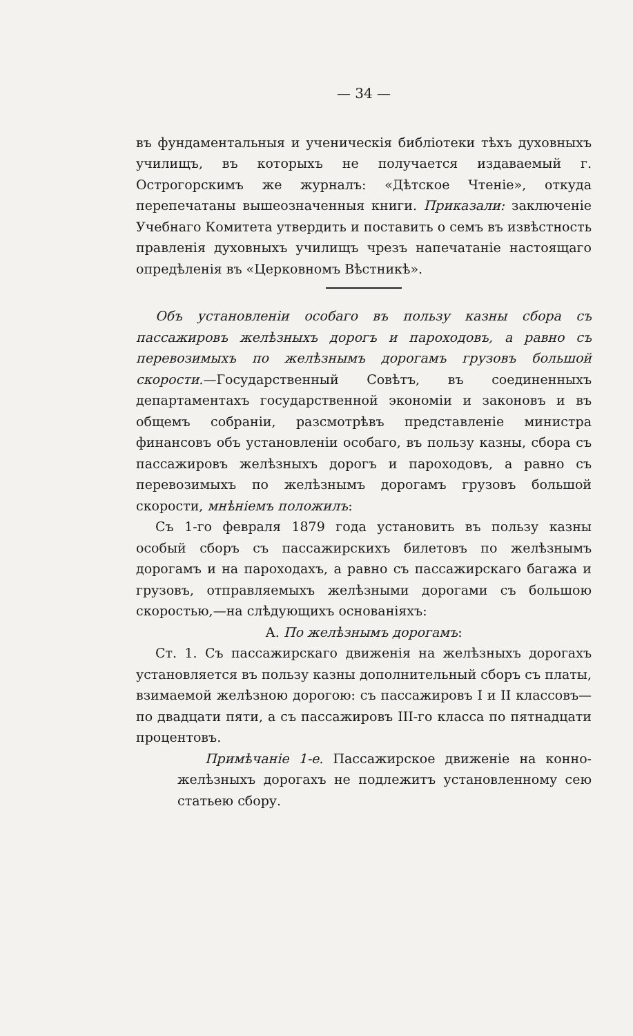— 34 —
въ фундаментальныя и ученическія библіотеки тѣхъ духовныхъ училищъ, въ которыхъ не получается издаваемый г. Острогорскимъ же журналъ: «Дѣтское Чтеніе», откуда перепечатаны вышеозначенныя книги. Приказали: заключеніе Учебнаго Комитета утвердить и поставить о семъ въ извѣстность правленія духовныхъ училищъ чрезъ напечатаніе настоящаго опредѣленія въ «Церковномъ Вѣстникѣ».
Объ установленіи особаго въ пользу казны сбора съ пассажировъ желѣзныхъ дорогъ и пароходовъ, а равно съ перевозимыхъ по желѣзнымъ дорогамъ грузовъ большой скорости.—Государственный Совѣтъ, въ соединенныхъ департаментахъ государственной экономіи и законовъ и въ общемъ собраніи, разсмотрѣвъ представленіе министра финансовъ объ установленіи особаго, въ пользу казны, сбора съ пассажировъ желѣзныхъ дорогъ и пароходовъ, а равно съ перевозимыхъ по желѣзнымъ дорогамъ грузовъ большой скорости, мнѣніемъ положилъ:
Съ 1-го февраля 1879 года установить въ пользу казны особый сборъ съ пассажирскихъ билетовъ по желѣзнымъ дорогамъ и на пароходахъ, а равно съ пассажирскаго багажа и грузовъ, отправляемыхъ желѣзными дорогами съ большою скоростью,—на слѣдующихъ основаніяхъ:
А. По желѣзнымъ дорогамъ:
Ст. 1. Съ пассажирскаго движенія на желѣзныхъ дорогахъ установляется въ пользу казны дополнительный сборъ съ платы, взимаемой желѣзною дорогою: съ пассажировъ I и II классовъ—по двадцати пяти, а съ пассажировъ III-го класса по пятнадцати процентовъ.
Примѣчаніе 1-е. Пассажирское движеніе на конно-желѣзныхъ дорогахъ не подлежитъ установленному сею статьею сбору.